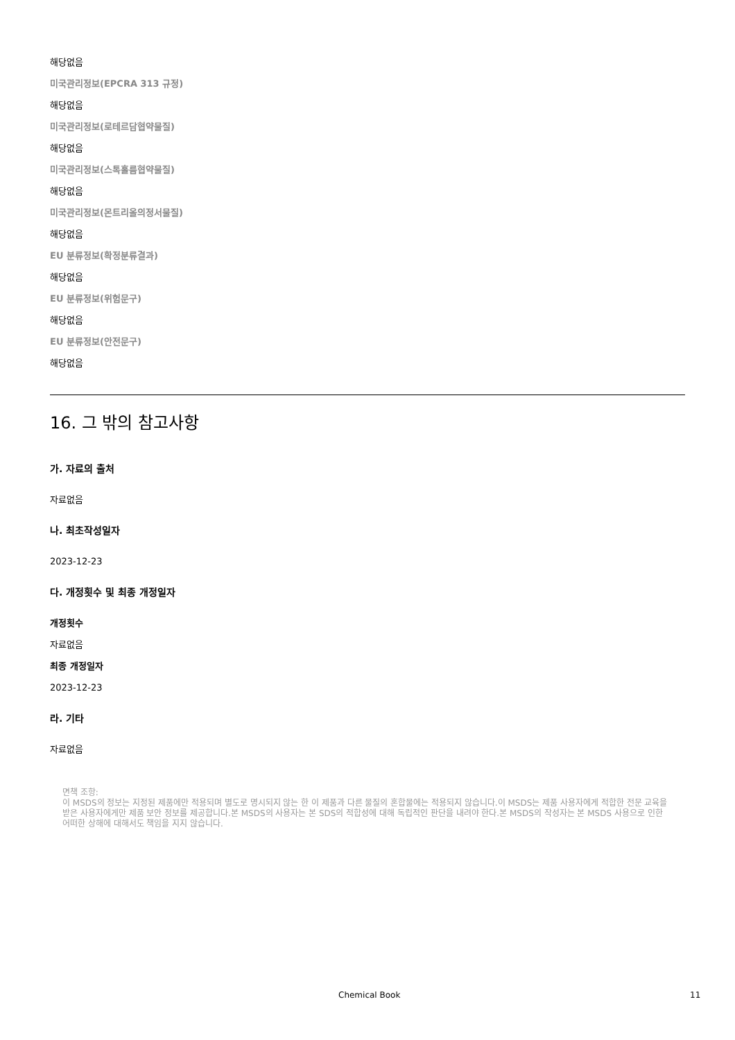해당없음
미국관리정보(EPCRA 313 규정)
해당없음
미국관리정보(로테르담협약물질)
해당없음
미국관리정보(스톡홀름협약물질)
해당없음
미국관리정보(몬트리올의정서물질)
해당없음
EU 분류정보(확정분류결과)
해당없음
EU 분류정보(위험문구)
해당없음
EU 분류정보(안전문구)
해당없음
16. 그 밖의 참고사항
가. 자료의 출처
자료없음
나. 최초작성일자
2023-12-23
다. 개정횟수 및 최종 개정일자
개정횟수
자료없음
최종 개정일자
2023-12-23
라. 기타
자료없음
면책 조항:
이 MSDS의 정보는 지정된 제품에만 적용되며 별도로 명시되지 않는 한 이 제품과 다른 물질의 혼합물에는 적용되지 않습니다.이 MSDS는 제품 사용자에게 적합한 전문 교육을 받은 사용자에게만 제품 보안 정보를 제공합니다.본 MSDS의 사용자는 본 SDS의 적합성에 대해 독립적인 판단을 내려야 한다.본 MSDS의 작성자는 본 MSDS 사용으로 인한 어떠한 상해에 대해서도 책임을 지지 않습니다.
Chemical Book 11